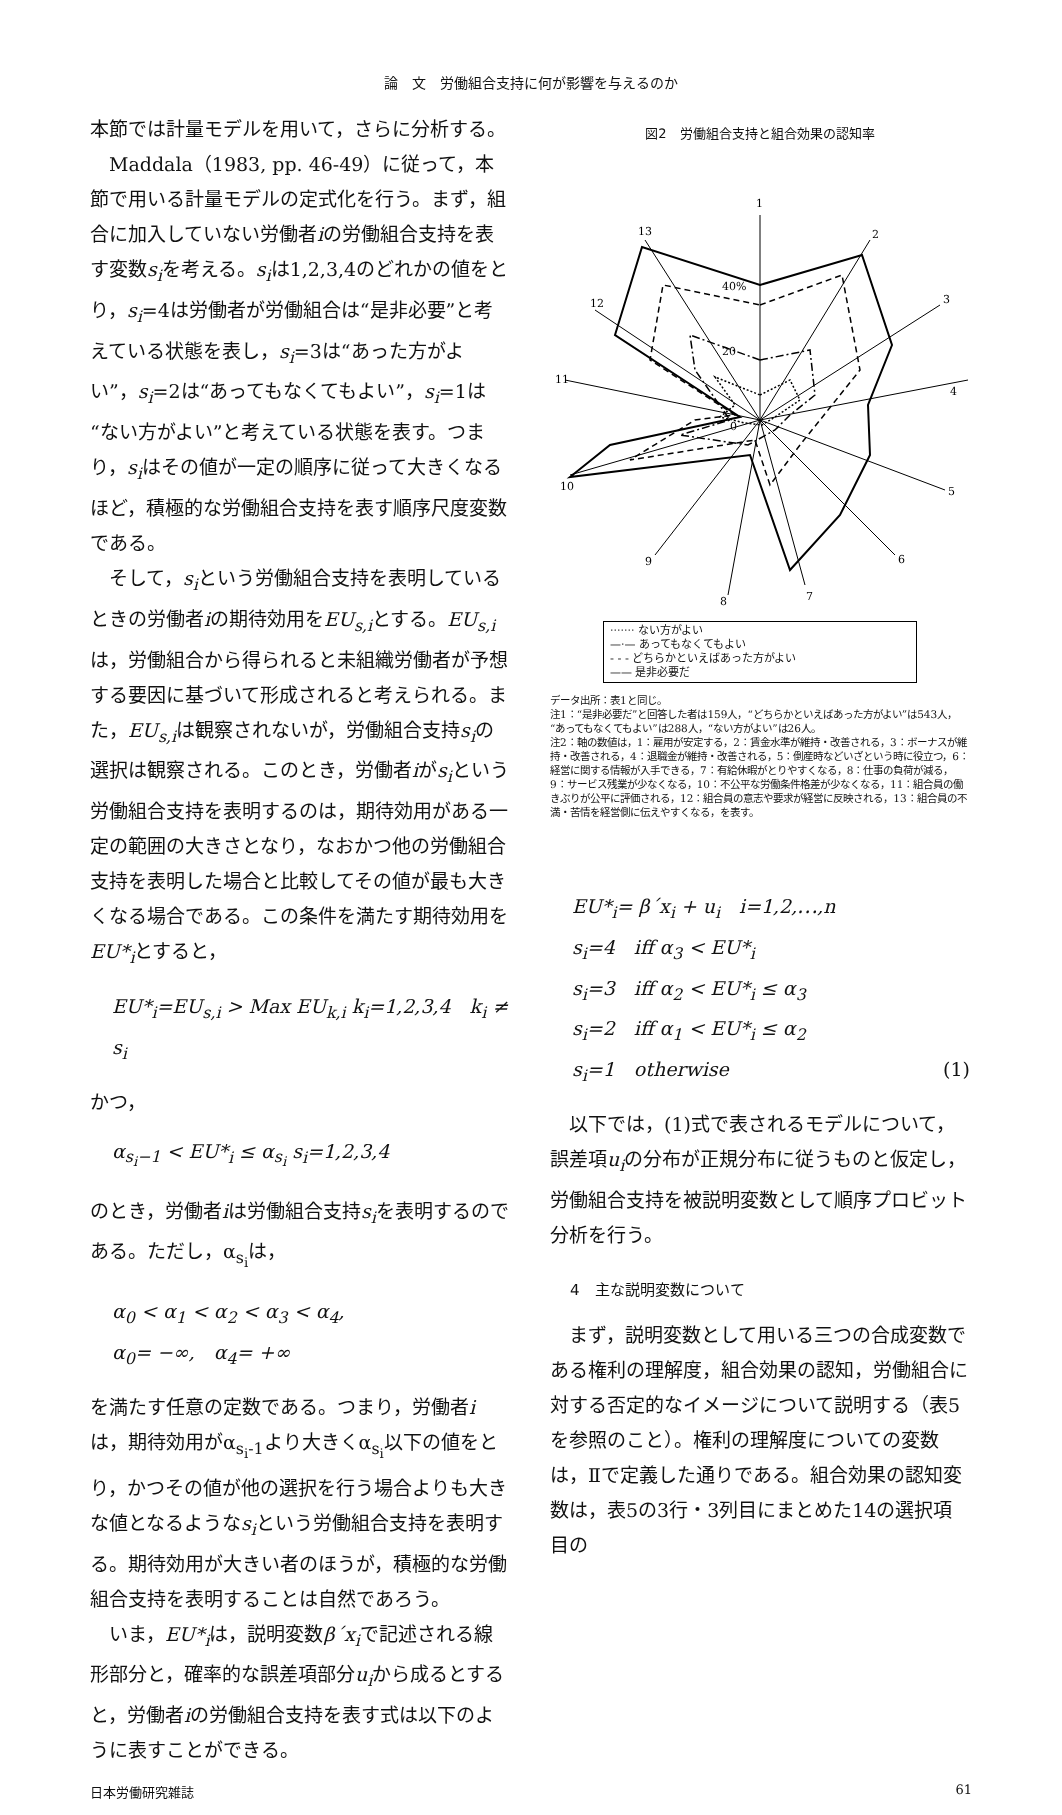論　文　労働組合支持に何が影響を与えるのか
本節では計量モデルを用いて，さらに分析する。
Maddala（1983, pp. 46-49）に従って，本節で用いる計量モデルの定式化を行う。まず，組合に加入していない労働者iの労働組合支持を表す変数s<sub>i</sub>を考える。s<sub>i</sub>は1,2,3,4のどれかの値をとり，s<sub>i</sub>=4は労働者が労働組合は“是非必要”と考えている状態を表し，s<sub>i</sub>=3は“あった方がよい”，s<sub>i</sub>=2は“あってもなくてもよい”，s<sub>i</sub>=1は“ない方がよい”と考えている状態を表す。つまり，s<sub>i</sub>はその値が一定の順序に従って大きくなるほど，積極的な労働組合支持を表す順序尺度変数である。
そして，s<sub>i</sub>という労働組合支持を表明しているときの労働者iの期待効用をEU<sub>s,i</sub>とする。EU<sub>s,i</sub>は，労働組合から得られると未組織労働者が予想する要因に基づいて形成されると考えられる。また，EU<sub>s,i</sub>は観察されないが，労働組合支持s<sub>i</sub>の選択は観察される。このとき，労働者iがs<sub>i</sub>という労働組合支持を表明するのは，期待効用がある一定の範囲の大きさとなり，なおかつ他の労働組合支持を表明した場合と比較してその値が最も大きくなる場合である。この条件を満たす期待効用をEU*<sub>i</sub>とすると，
EU*<sub>i</sub>=EU<sub>s,i</sub> > Max EU<sub>k,i</sub> k<sub>i</sub>=1,2,3,4　k<sub>i</sub> ≠ s<sub>i</sub>
かつ，
α<sub>s<sub>i</sub>−1</sub> < EU*<sub>i</sub> ≤ α<sub>s<sub>i</sub></sub> s<sub>i</sub>=1,2,3,4
のとき，労働者iは労働組合支持s<sub>i</sub>を表明するのである。ただし，α<sub>s<sub>i</sub></sub>は，
α<sub>0</sub> < α<sub>1</sub> < α<sub>2</sub> < α<sub>3</sub> < α<sub>4</sub>,
α<sub>0</sub>= −∞,　α<sub>4</sub>= +∞
を満たす任意の定数である。つまり，労働者iは，期待効用がα<sub>s<sub>i</sub>-1</sub>より大きくα<sub>s<sub>i</sub></sub>以下の値をとり，かつその値が他の選択を行う場合よりも大きな値となるようなs<sub>i</sub>という労働組合支持を表明する。期待効用が大きい者のほうが，積極的な労働組合支持を表明することは自然であろう。
いま，EU*<sub>i</sub>は，説明変数β´x<sub>i</sub>で記述される線形部分と，確率的な誤差項部分u<sub>i</sub>から成るとすると，労働者iの労働組合支持を表す式は以下のように表すことができる。
図2　労働組合支持と組合効果の認知率
1
2
3
4
5
6
7
8
9
10
11
12
13
40%
20
0
······· ない方がよい
—·— あってもなくてもよい
- - - どちらかといえばあった方がよい
—— 是非必要だ
データ出所：表1と同じ。
注1：“是非必要だ”と回答した者は159人，“どちらかといえばあった方がよい”は543人，“あってもなくてもよい”は288人，“ない方がよい”は26人。
注2：軸の数値は，1：雇用が安定する，2：賃金水準が維持・改善される，3：ボーナスが維持・改善される，4：退職金が維持・改善される，5：倒産時などいざという時に役立つ，6：経営に関する情報が入手できる，7：有給休暇がとりやすくなる，8：仕事の負荷が減る，9：サービス残業が少なくなる，10：不公平な労働条件格差が少なくなる，11：組合員の働きぶりが公平に評価される，12：組合員の意志や要求が経営に反映される，13：組合員の不満・苦情を経営側に伝えやすくなる，を表す。
EU*<sub>i</sub>= β´x<sub>i</sub> + u<sub>i</sub>　i=1,2,⋯,n
s<sub>i</sub>=4　iff α<sub>3</sub> < EU*<sub>i</sub>
s<sub>i</sub>=3　iff α<sub>2</sub> < EU*<sub>i</sub> ≤ α<sub>3</sub>
s<sub>i</sub>=2　iff α<sub>1</sub> < EU*<sub>i</sub> ≤ α<sub>2</sub>
s<sub>i</sub>=1　otherwise (1)
以下では，(1)式で表されるモデルについて，誤差項u<sub>i</sub>の分布が正規分布に従うものと仮定し，労働組合支持を被説明変数として順序プロビット分析を行う。
4　主な説明変数について
まず，説明変数として用いる三つの合成変数である権利の理解度，組合効果の認知，労働組合に対する否定的なイメージについて説明する（表5を参照のこと）。権利の理解度についての変数は，Ⅱで定義した通りである。組合効果の認知変数は，表5の3行・3列目にまとめた14の選択項目の
日本労働研究雑誌 61